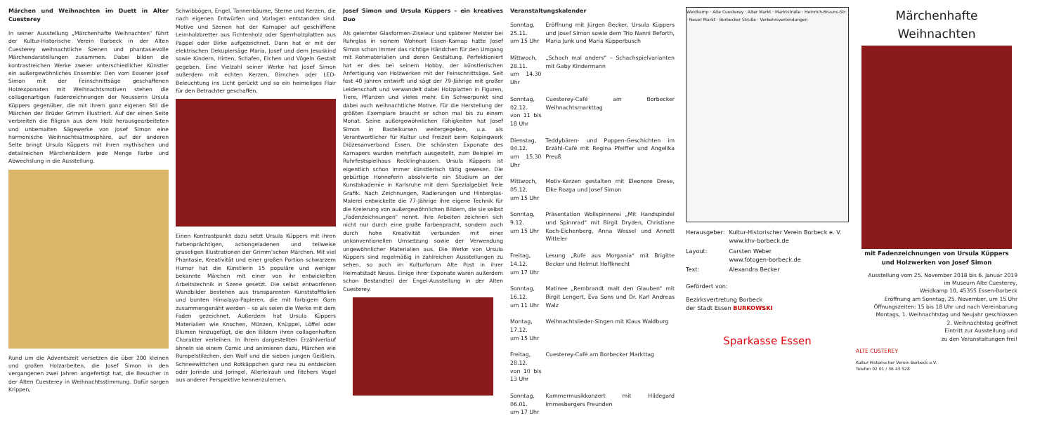Märchen und Weihnachten im Duett in Alter Cuesterey
In seiner Ausstellung „Märchenhafte Weihnachten“ führt der Kultur-Historische Verein Borbeck in der Alten Cuesterey weihnachtliche Szenen und phantasievolle Märchendarstellungen zusammen. Dabei bilden die kontrastreichen Werke zweier unterschiedlicher Künstler ein außergewöhnliches Ensemble: Den vom Essener Josef Simon mit der Feinschnittsäge geschaffenen Holzexponaten mit Weihnachtsmotiven stehen die collagenartigen Fadenzeichnungen der Neusserin Ursula Küppers gegenüber, die mit ihrem ganz eigenen Stil die Märchen der Brüder Grimm illustriert. Auf der einen Seite verbreiten die filigran aus dem Holz herausgearbeiteten und unbemalten Sägewerke von Josef Simon eine harmonische Weihnachtsatmosphäre, auf der anderen Seite bringt Ursula Küppers mit ihren mythischen und detailreichen Märchenbildern jede Menge Farbe und Abwechslung in die Ausstellung.
Rund um die Adventszeit versetzen die über 200 kleinen und großen Holzarbeiten, die Josef Simon in den vergangenen zwei Jahren angefertigt hat, die Besucher in der Alten Cuesterey in Weihnachtsstimmung. Dafür sorgen Krippen,
Schwibbögen, Engel, Tannenbäume, Sterne und Kerzen, die nach eigenen Entwürfen und Vorlagen entstanden sind. Motive und Szenen hat der Karnaper auf geschliffene Leimholzbretter aus Fichtenholz oder Sperrholzplatten aus Pappel oder Birke aufgezeichnet. Dann hat er mit der elektrischen Dekupiersäge Maria, Josef und dem Jesuskind sowie Kindern, Hirten, Schafen, Elchen und Vögeln Gestalt gegeben. Eine Vielzahl seiner Werke hat Josef Simon außerdem mit echten Kerzen, Birnchen oder LED-Beleuchtung ins Licht gerückt und so ein heimeliges Flair für den Betrachter geschaffen.
Einen Kontrastpunkt dazu setzt Ursula Küppers mit ihren farbenprächtigen, actiongeladenen und teilweise gruseligen Illustrationen der Grimm’schen Märchen. Mit viel Phantasie, Kreativität und einer großen Portion schwarzem Humor hat die Künstlerin 15 populäre und weniger bekannte Märchen mit einer von ihr entwickelten Arbeitstechnik in Szene gesetzt. Die selbst entworfenen Wandbilder bestehen aus transparenten Kunststofffolien und bunten Himalaya-Papieren, die mit farbigem Garn zusammengenäht werden – so als seien die Werke mit dem Faden gezeichnet. Außerdem hat Ursula Küppers Materialien wie Knochen, Münzen, Knüppel, Löffel oder Blumen hinzugefügt, die den Bildern ihren collagenhaften Charakter verleihen. In ihrem dargestellten Erzählverlauf ähneln sie einem Comic und animieren dazu, Märchen wie Rumpelstilzchen, den Wolf und die sieben jungen Geißlein, Schneewittchen und Rotkäppchen ganz neu zu entdecken oder Jorinde und Joringel, Allerleirauh und Fitchers Vogel aus anderer Perspektive kennenzulernen.
Josef Simon und Ursula Küppers – ein kreatives Duo
Als gelernter Glasformen-Ziseleur und späterer Meister bei Ruhrglas in seinem Wohnort Essen-Karnap hatte Josef Simon schon immer das richtige Händchen für den Umgang mit Rohmaterialien und deren Gestaltung. Perfektioniert hat er dies bei seinem Hobby, der künstlerischen Anfertigung von Holzwerken mit der Feinschnittsäge. Seit fast 40 Jahren entwirft und sägt der 79-Jährige mit großer Leidenschaft und verwandelt dabei Holzplatten in Figuren, Tiere, Pflanzen und vieles mehr. Ein Schwerpunkt sind dabei auch weihnachtliche Motive. Für die Herstellung der größten Exemplare braucht er schon mal bis zu einem Monat. Seine außergewöhnlichen Fähigkeiten hat Josef Simon in Bastelkursen weitergegeben, u.a. als Verantwortlicher für Kultur und Freizeit beim Kolpingwerk Diözesanverband Essen. Die schönsten Exponate des Karnapers wurden mehrfach ausgestellt, zum Beispiel im Ruhrfestspielhaus Recklinghausen. Ursula Küppers ist eigentlich schon immer künstlerisch tätig gewesen. Die gebürtige Honneferin absolvierte ein Studium an der Kunstakademie in Karlsruhe mit dem Spezialgebiet freie Grafik. Nach Zeichnungen, Radierungen und Hinterglas-Malerei entwickelte die 77-Jährige ihre eigene Technik für die Kreierung von außergewöhnlichen Bildern, die sie selbst „Fadenzeichnungen“ nennt. Ihre Arbeiten zeichnen sich nicht nur durch eine große Farbenpracht, sondern auch durch hohe Kreativität verbunden mit einer unkonventionellen Umsetzung sowie der Verwendung ungewöhnlicher Materialien aus. Die Werke von Ursula Küppers sind regelmäßig in zahlreichen Ausstellungen zu sehen, so auch im Kulturforum Alte Post in ihrer Heimatstadt Neuss. Einige ihrer Exponate waren außerdem schon Bestandteil der Engel-Ausstellung in der Alten Cuesterey.
Veranstaltungskalender
| Sonntag, 25.11. um 15 Uhr | Eröffnung mit Jürgen Becker, Ursula Küppers und Josef Simon sowie dem Trio Nanni Beforth, Maria Junk und Maria Küpperbusch |
| Mittwoch, 28.11. um 14.30 Uhr | „Schach mal anders“ – Schachspielvarianten mit Gaby Kindermann |
| Sonntag, 02.12. von 11 bis 18 Uhr | Cuesterey-Café am Borbecker Weihnachtsmarkttag |
| Dienstag, 04.12. um 15.30 Uhr | Teddybären- und Puppen-Geschichten im Erzähl-Café mit Regina Pfeiffer und Angelika Preuß |
| Mittwoch, 05.12. um 15 Uhr | Motiv-Kerzen gestalten mit Eleonore Drese, Elke Rozga und Josef Simon |
| Sonntag, 9.12. um 15 Uhr | Präsentation Wollspinnerei „Mit Handspindel und Spinnrad“ mit Birgit Dryden, Christiane Koch-Eichenberg, Anna Wessel und Annett Witteler |
| Freitag, 14.12. um 17 Uhr | Lesung „Rufe aus Morgania“ mit Brigitte Becker und Helmut Hoffknecht |
| Sonntag, 16.12. um 11 Uhr | Matinee „Rembrandt malt den Glauben“ mit Birgit Lengert, Eva Sons und Dr. Karl Andreas Walz |
| Montag, 17.12. um 15 Uhr | Weihnachtslieder-Singen mit Klaus Waldburg |
| Freitag, 28.12. von 10 bis 13 Uhr | Cuesterey-Café am Borbecker Markttag |
| Sonntag, 06.01. um 17 Uhr | Kammermusikkonzert mit Hildegard Immesbergers Freunden |
Weidkamp · Alte Cuesterey · Alter Markt · Marktstraße · Heinrich-Brauns-Str. · Neuer Markt · Borbecker Straße · Verkehrsverbindungen
| Herausgeber: | Kultur-Historischer Verein Borbeck e. V. www.khv-borbeck.de |
| Layout: | Carsten Weber www.fotogen-borbeck.de |
| Text: | Alexandra Becker |
Gefördert von:
Bezirksvertretung Borbeck
der Stadt Essen BURKOWSKI
Sparkasse Essen
Märchenhafte Weihnachten
mit Fadenzeichnungen von Ursula Küppers
und Holzwerken von Josef Simon
Ausstellung vom 25. November 2018 bis 6. Januar 2019
im Museum Alte Cuesterey,
Weidkamp 10, 45355 Essen-Borbeck
Eröffnung am Sonntag, 25. November, um 15 Uhr
Öffnungszeiten: 15 bis 18 Uhr und nach Vereinbarung
Montags, 1. Weihnachtstag und Neujahr geschlossen
2. Weihnachtstag geöffnet
Eintritt zur Ausstellung und
zu den Veranstaltungen frei!
ALTE CUSTEREY
Kultur-Historischer Verein Borbeck e.V.
Telefon 02 01 / 36 43 528